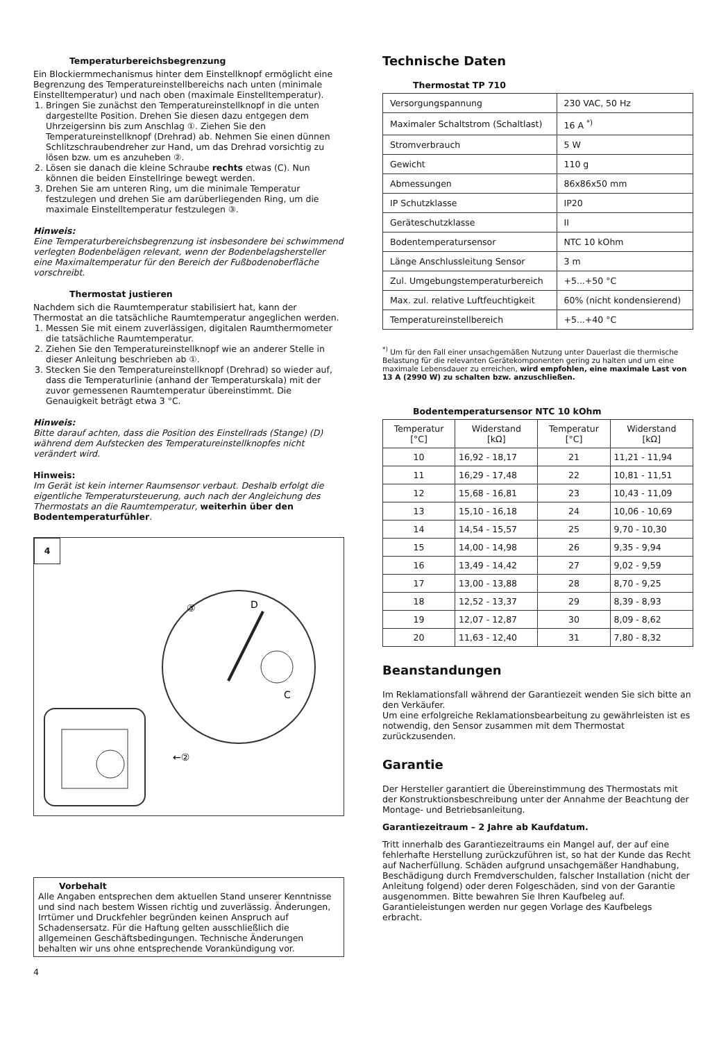Temperaturbereichsbegrenzung
Ein Blockiermmechanismus hinter dem Einstellknopf ermöglicht eine Begrenzung des Temperatureinstellbereichs nach unten (minimale Einstelltemperatur) und nach oben (maximale Einstelltemperatur).
1. Bringen Sie zunächst den Temperatureinstellknopf in die unten dargestellte Position. Drehen Sie diesen dazu entgegen dem Uhrzeigersinn bis zum Anschlag ①. Ziehen Sie den Temperatureinstellknopf (Drehrad) ab. Nehmen Sie einen dünnen Schlitzschraubendreher zur Hand, um das Drehrad vorsichtig zu lösen bzw. um es anzuheben ②.
2. Lösen sie danach die kleine Schraube rechts etwas (C). Nun können die beiden Einstellringe bewegt werden.
3. Drehen Sie am unteren Ring, um die minimale Temperatur festzulegen und drehen Sie am darüberliegenden Ring, um die maximale Einstelltemperatur festzulegen ③.
Hinweis:
Eine Temperaturbereichsbegrenzung ist insbesondere bei schwimmend verlegten Bodenbelägen relevant, wenn der Bodenbelagshersteller eine Maximaltemperatur für den Bereich der Fußbodenoberfläche vorschreibt.
Thermostat justieren
Nachdem sich die Raumtemperatur stabilisiert hat, kann der Thermostat an die tatsächliche Raumtemperatur angeglichen werden.
1. Messen Sie mit einem zuverlässigen, digitalen Raumthermometer die tatsächliche Raumtemperatur.
2. Ziehen Sie den Temperatureinstellknopf wie an anderer Stelle in dieser Anleitung beschrieben ab ①.
3. Stecken Sie den Temperatureinstellknopf (Drehrad) so wieder auf, dass die Temperaturlinie (anhand der Temperaturskala) mit der zuvor gemessenen Raumtemperatur übereinstimmt. Die Genauigkeit beträgt etwa 3 °C.
Hinweis:
Bitte darauf achten, dass die Position des Einstellrads (Stange) (D) während dem Aufstecken des Temperatureinstellknopfes nicht verändert wird.
Hinweis:
Im Gerät ist kein interner Raumsensor verbaut. Deshalb erfolgt die eigentliche Temperatursteuerung, auch nach der Angleichung des Thermostats an die Raumtemperatur, weiterhin über den Bodentemperaturfühler.
4
D
C
③
←②
Vorbehalt
Alle Angaben entsprechen dem aktuellen Stand unserer Kenntnisse und sind nach bestem Wissen richtig und zuverlässig. Änderungen, Irrtümer und Druckfehler begründen keinen Anspruch auf Schadensersatz. Für die Haftung gelten ausschließlich die allgemeinen Geschäftsbedingungen. Technische Änderungen behalten wir uns ohne entsprechende Vorankündigung vor.
4
Technische Daten
Thermostat TP 710
| Versorgungspannung | 230 VAC, 50 Hz |
| Maximaler Schaltstrom (Schaltlast) | 16 A <sup>*)</sup> |
| Stromverbrauch | 5 W |
| Gewicht | 110 g |
| Abmessungen | 86x86x50 mm |
| IP Schutzklasse | IP20 |
| Geräteschutzklasse | II |
| Bodentemperatursensor | NTC 10 kOhm |
| Länge Anschlussleitung Sensor | 3 m |
| Zul. Umgebungstemperaturbereich | +5...+50 °C |
| Max. zul. relative Luftfeuchtigkeit | 60% (nicht kondensierend) |
| Temperatureinstellbereich | +5...+40 °C |
<sup>*)</sup> Um für den Fall einer unsachgemäßen Nutzung unter Dauerlast die thermische Belastung für die relevanten Gerätekomponenten gering zu halten und um eine maximale Lebensdauer zu erreichen, wird empfohlen, eine maximale Last von 13 A (2990 W) zu schalten bzw. anzuschließen.
Bodentemperatursensor NTC 10 kOhm
| Temperatur [°C] | Widerstand [kΩ] | Temperatur [°C] | Widerstand [kΩ] |
| --- | --- | --- | --- |
| 10 | 16,92 - 18,17 | 21 | 11,21 - 11,94 |
| 11 | 16,29 - 17,48 | 22 | 10,81 - 11,51 |
| 12 | 15,68 - 16,81 | 23 | 10,43 - 11,09 |
| 13 | 15,10 - 16,18 | 24 | 10,06 - 10,69 |
| 14 | 14,54 - 15,57 | 25 | 9,70 - 10,30 |
| 15 | 14,00 - 14,98 | 26 | 9,35 - 9,94 |
| 16 | 13,49 - 14,42 | 27 | 9,02 - 9,59 |
| 17 | 13,00 - 13,88 | 28 | 8,70 - 9,25 |
| 18 | 12,52 - 13,37 | 29 | 8,39 - 8,93 |
| 19 | 12,07 - 12,87 | 30 | 8,09 - 8,62 |
| 20 | 11,63 - 12,40 | 31 | 7,80 - 8,32 |
Beanstandungen
Im Reklamationsfall während der Garantiezeit wenden Sie sich bitte an den Verkäufer.
Um eine erfolgreiche Reklamationsbearbeitung zu gewährleisten ist es notwendig, den Sensor zusammen mit dem Thermostat zurückzusenden.
Garantie
Der Hersteller garantiert die Übereinstimmung des Thermostats mit der Konstruktionsbeschreibung unter der Annahme der Beachtung der Montage- und Betriebsanleitung.
Garantiezeitraum – 2 Jahre ab Kaufdatum.
Tritt innerhalb des Garantiezeitraums ein Mangel auf, der auf eine fehlerhafte Herstellung zurückzuführen ist, so hat der Kunde das Recht auf Nacherfüllung. Schäden aufgrund unsachgemäßer Handhabung, Beschädigung durch Fremdverschulden, falscher Installation (nicht der Anleitung folgend) oder deren Folgeschäden, sind von der Garantie ausgenommen. Bitte bewahren Sie Ihren Kaufbeleg auf. Garantieleistungen werden nur gegen Vorlage des Kaufbelegs erbracht.